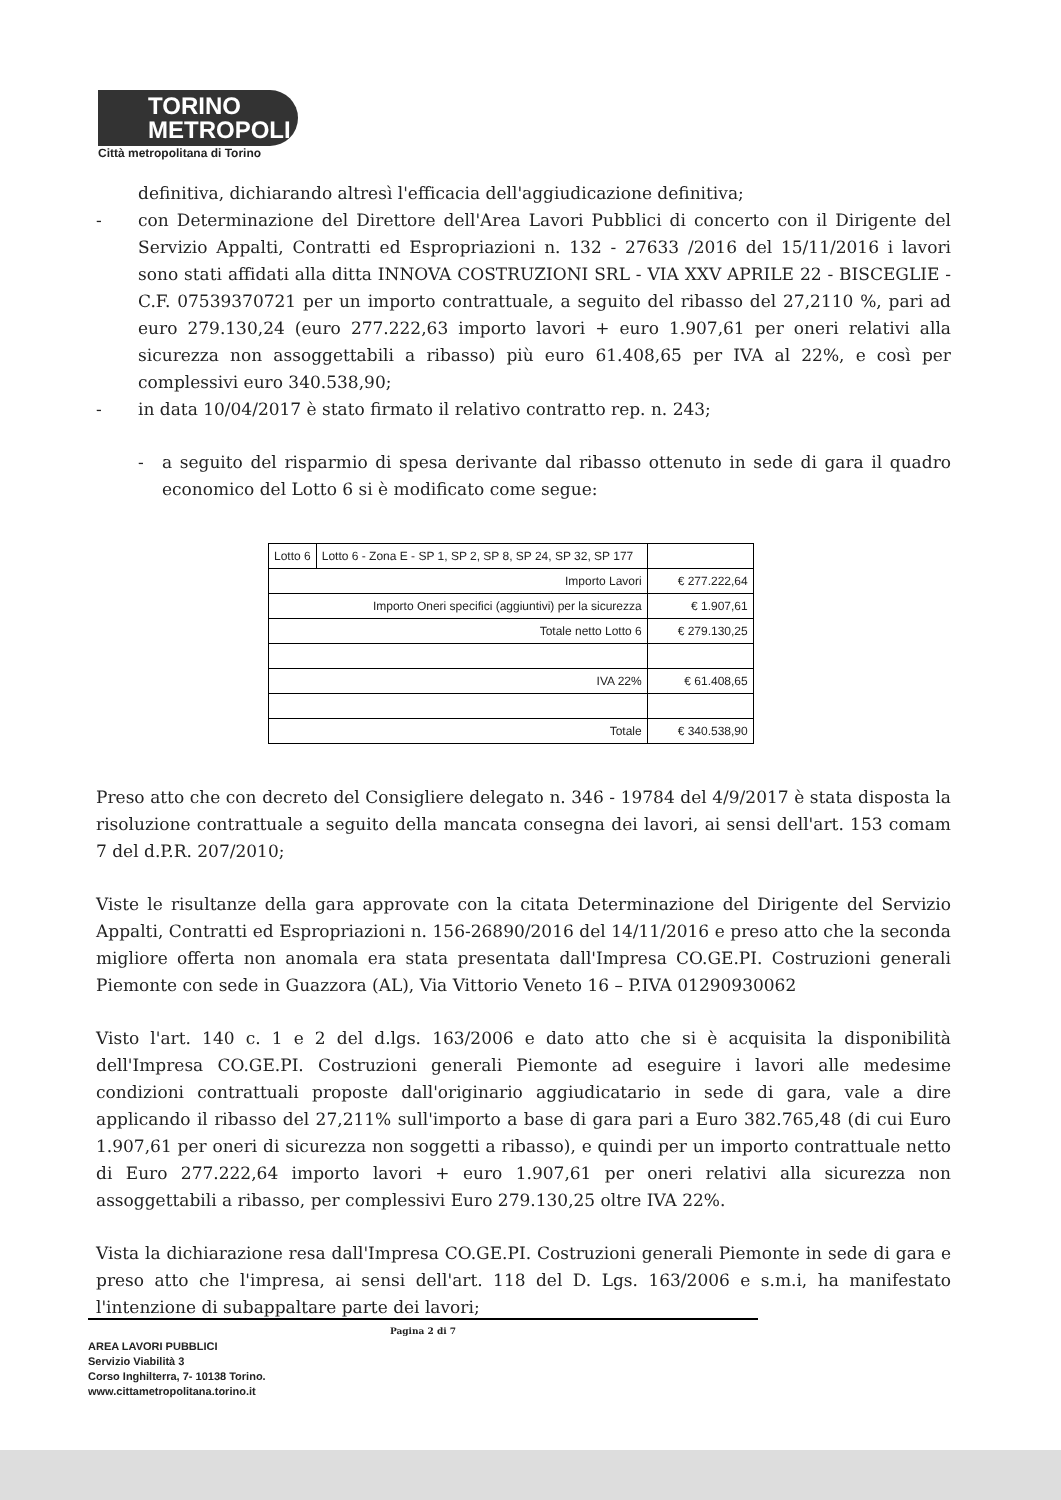TORINO
METROPOLI
Città metropolitana di Torino
definitiva, dichiarando altresì l'efficacia dell'aggiudicazione definitiva;
- con Determinazione del Direttore dell'Area Lavori Pubblici di concerto con il Dirigente del Servizio Appalti, Contratti ed Espropriazioni n. 132 - 27633 /2016 del 15/11/2016 i lavori sono stati affidati alla ditta INNOVA COSTRUZIONI SRL - VIA XXV APRILE 22 - BISCEGLIE - C.F. 07539370721 per un importo contrattuale, a seguito del ribasso del 27,2110 %, pari ad euro 279.130,24 (euro 277.222,63 importo lavori + euro 1.907,61 per oneri relativi alla sicurezza non assoggettabili a ribasso) più euro 61.408,65 per IVA al 22%, e così per complessivi euro 340.538,90;
- in data 10/04/2017 è stato firmato il relativo contratto rep. n. 243;
- a seguito del risparmio di spesa derivante dal ribasso ottenuto in sede di gara il quadro economico del Lotto 6 si è modificato come segue:
| Lotto 6 | Lotto 6 - Zona E - SP 1, SP 2, SP 8, SP 24, SP 32, SP 177 | |
| Importo Lavori | | € 277.222,64 |
| Importo Oneri specifici (aggiuntivi) per la sicurezza | | € 1.907,61 |
| Totale netto Lotto 6 | | € 279.130,25 |
| IVA 22% | | € 61.408,65 |
| Totale | | € 340.538,90 |
Preso atto che con decreto del Consigliere delegato n. 346 - 19784 del 4/9/2017 è stata disposta la risoluzione contrattuale a seguito della mancata consegna dei lavori, ai sensi dell'art. 153 comam 7 del d.P.R. 207/2010;
Viste le risultanze della gara approvate con la citata Determinazione del Dirigente del Servizio Appalti, Contratti ed Espropriazioni n. 156-26890/2016 del 14/11/2016 e preso atto che la seconda migliore offerta non anomala era stata presentata dall'Impresa CO.GE.PI. Costruzioni generali Piemonte con sede in Guazzora (AL), Via Vittorio Veneto 16 – P.IVA 01290930062
Visto l'art. 140 c. 1 e 2 del d.lgs. 163/2006 e dato atto che si è acquisita la disponibilità dell'Impresa CO.GE.PI. Costruzioni generali Piemonte ad eseguire i lavori alle medesime condizioni contrattuali proposte dall'originario aggiudicatario in sede di gara, vale a dire applicando il ribasso del 27,211% sull'importo a base di gara pari a Euro 382.765,48 (di cui Euro 1.907,61 per oneri di sicurezza non soggetti a ribasso), e quindi per un importo contrattuale netto di Euro 277.222,64 importo lavori + euro 1.907,61 per oneri relativi alla sicurezza non assoggettabili a ribasso, per complessivi Euro 279.130,25 oltre IVA 22%.
Vista la dichiarazione resa dall'Impresa CO.GE.PI. Costruzioni generali Piemonte in sede di gara e preso atto che l'impresa, ai sensi dell'art. 118 del D. Lgs. 163/2006 e s.m.i, ha manifestato l'intenzione di subappaltare parte dei lavori;
Pagina 2 di 7
AREA LAVORI PUBBLICI
Servizio Viabilità 3
Corso Inghilterra, 7- 10138 Torino.
www.cittametropolitana.torino.it